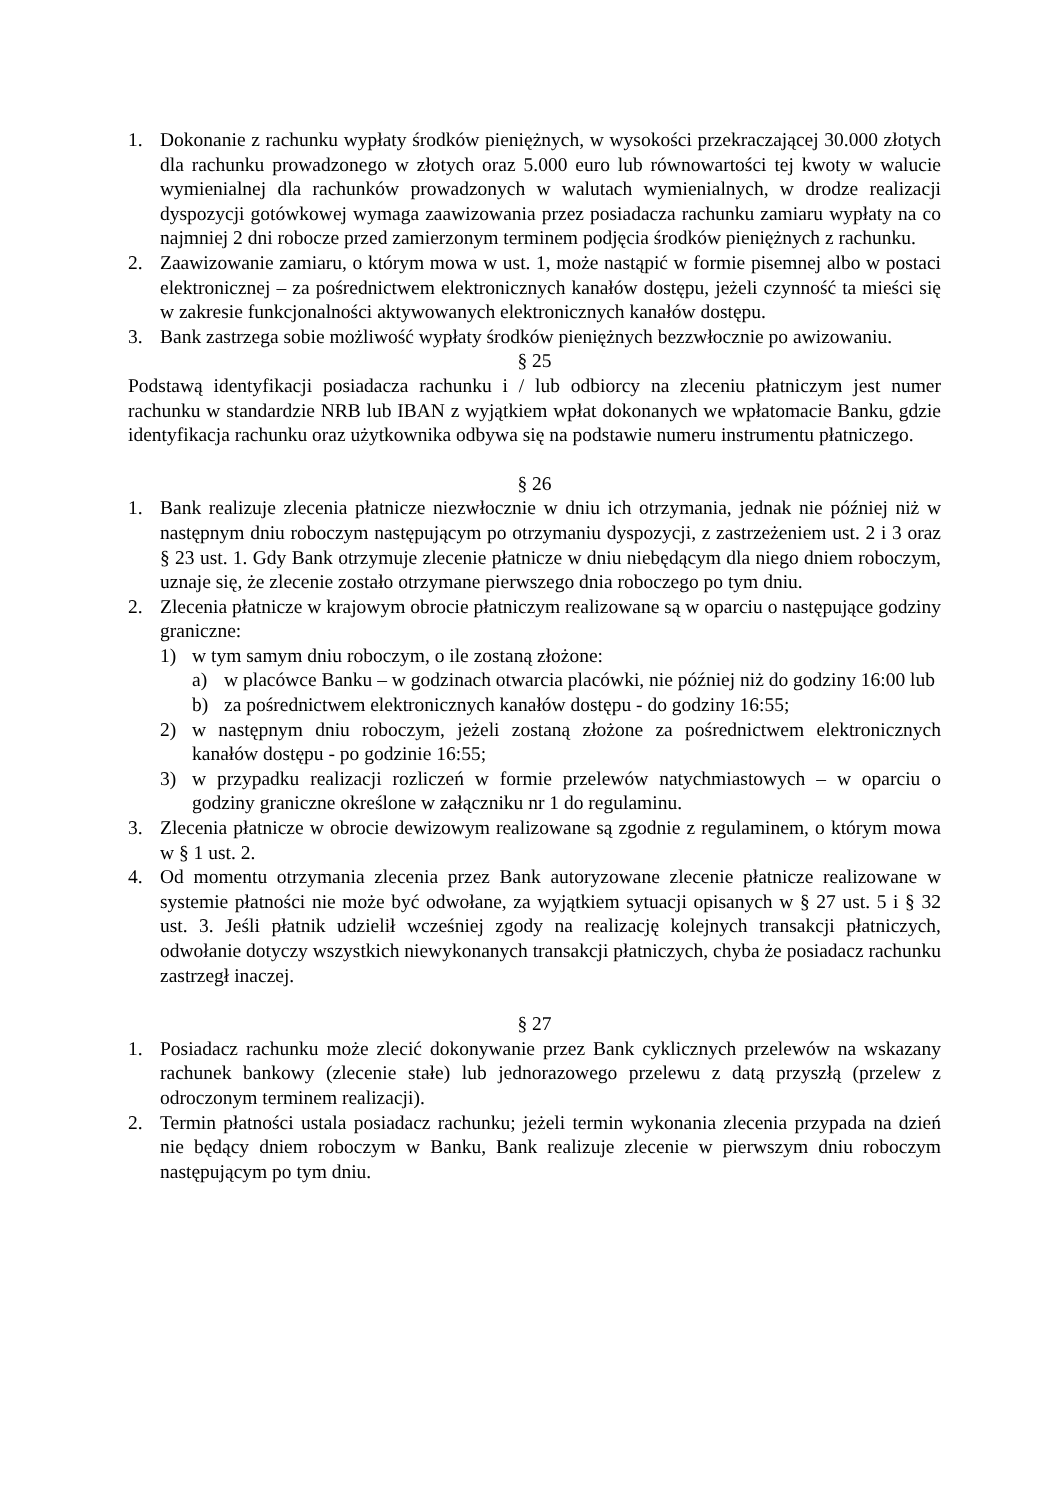1. Dokonanie z rachunku wypłaty środków pieniężnych, w wysokości przekraczającej 30.000 złotych dla rachunku prowadzonego w złotych oraz 5.000 euro lub równowartości tej kwoty w walucie wymienialnej dla rachunków prowadzonych w walutach wymienialnych, w drodze realizacji dyspozycji gotówkowej wymaga zaawizowania przez posiadacza rachunku zamiaru wypłaty na co najmniej 2 dni robocze przed zamierzonym terminem podjęcia środków pieniężnych z rachunku.
2. Zaawizowanie zamiaru, o którym mowa w ust. 1, może nastąpić w formie pisemnej albo w postaci elektronicznej – za pośrednictwem elektronicznych kanałów dostępu, jeżeli czynność ta mieści się w zakresie funkcjonalności aktywowanych elektronicznych kanałów dostępu.
3. Bank zastrzega sobie możliwość wypłaty środków pieniężnych bezzwłocznie po awizowaniu.
§ 25
Podstawą identyfikacji posiadacza rachunku i / lub odbiorcy na zleceniu płatniczym jest numer rachunku w standardzie NRB lub IBAN z wyjątkiem wpłat dokonanych we wpłatomacie Banku, gdzie identyfikacja rachunku oraz użytkownika odbywa się na podstawie numeru instrumentu płatniczego.
§ 26
1. Bank realizuje zlecenia płatnicze niezwłocznie w dniu ich otrzymania, jednak nie później niż w następnym dniu roboczym następującym po otrzymaniu dyspozycji, z zastrzeżeniem ust. 2 i 3 oraz § 23 ust. 1. Gdy Bank otrzymuje zlecenie płatnicze w dniu niebędącym dla niego dniem roboczym, uznaje się, że zlecenie zostało otrzymane pierwszego dnia roboczego po tym dniu.
2. Zlecenia płatnicze w krajowym obrocie płatniczym realizowane są w oparciu o następujące godziny graniczne:
1) w tym samym dniu roboczym, o ile zostaną złożone:
a) w placówce Banku – w godzinach otwarcia placówki, nie później niż do godziny 16:00 lub
b) za pośrednictwem elektronicznych kanałów dostępu - do godziny 16:55;
2) w następnym dniu roboczym, jeżeli zostaną złożone za pośrednictwem elektronicznych kanałów dostępu - po godzinie 16:55;
3) w przypadku realizacji rozliczeń w formie przelewów natychmiastowych – w oparciu o godziny graniczne określone w załączniku nr 1 do regulaminu.
3. Zlecenia płatnicze w obrocie dewizowym realizowane są zgodnie z regulaminem, o którym mowa w § 1 ust. 2.
4. Od momentu otrzymania zlecenia przez Bank autoryzowane zlecenie płatnicze realizowane w systemie płatności nie może być odwołane, za wyjątkiem sytuacji opisanych w § 27 ust. 5 i § 32 ust. 3. Jeśli płatnik udzielił wcześniej zgody na realizację kolejnych transakcji płatniczych, odwołanie dotyczy wszystkich niewykonanych transakcji płatniczych, chyba że posiadacz rachunku zastrzegł inaczej.
§ 27
1. Posiadacz rachunku może zlecić dokonywanie przez Bank cyklicznych przelewów na wskazany rachunek bankowy (zlecenie stałe) lub jednorazowego przelewu z datą przyszłą (przelew z odroczonym terminem realizacji).
2. Termin płatności ustala posiadacz rachunku; jeżeli termin wykonania zlecenia przypada na dzień nie będący dniem roboczym w Banku, Bank realizuje zlecenie w pierwszym dniu roboczym następującym po tym dniu.